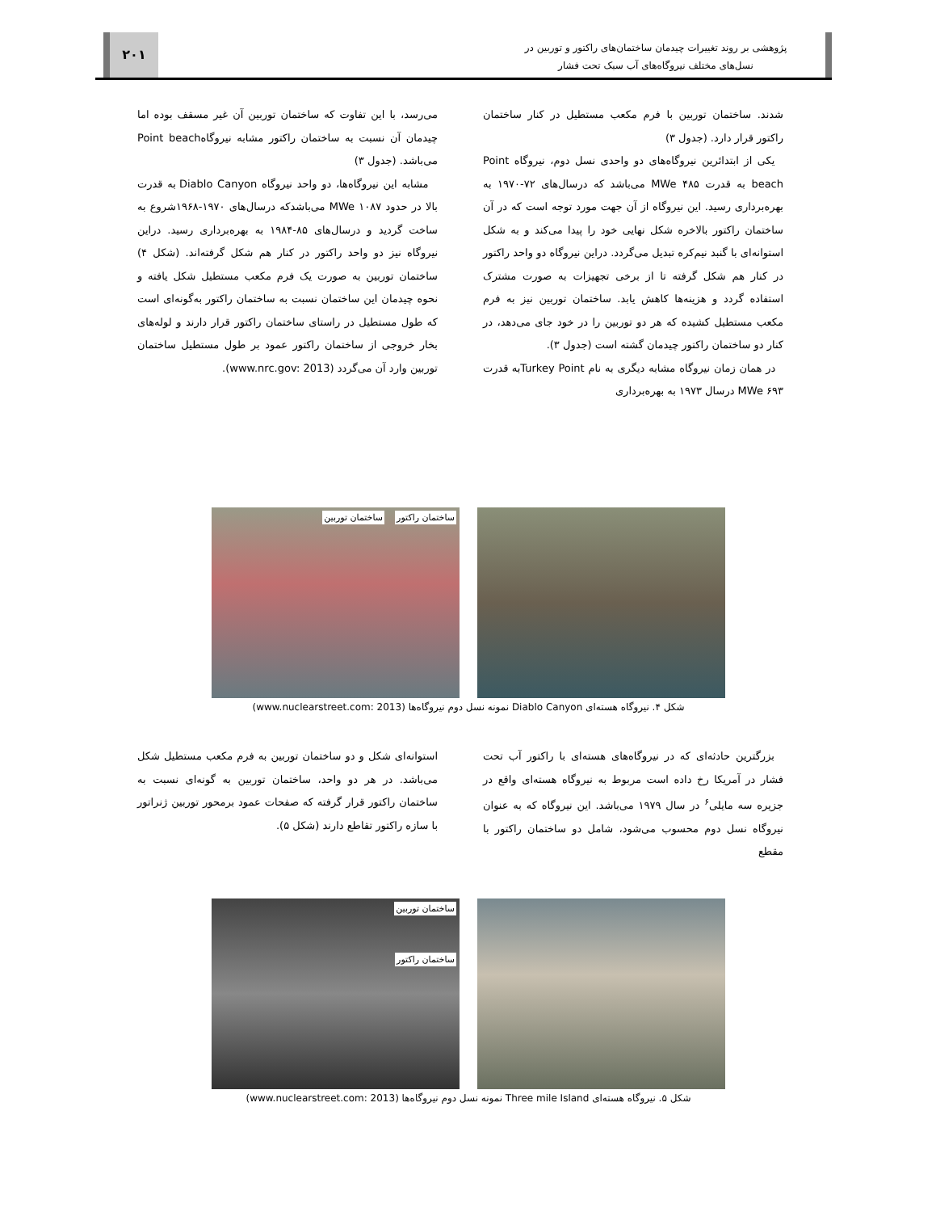پژوهشی بر روند تغییرات چیدمان ساختمان‌های راکتور و توربین در
نسل‌های مختلف نیروگاه‌های آب سبک تحت فشار
۲۰۱
شدند. ساختمان توربین با فرم مکعب مستطیل در کنار ساختمان راکتور قرار دارد. (جدول ۳)
یکی از ابتدائرین نیروگاه‌های دو واحدی نسل دوم، نیروگاه Point beach به قدرت MWe ۴۸۵ می‌باشد که درسال‌های ۷۲-۱۹۷۰ به بهره‌برداری رسید. این نیروگاه از آن جهت مورد توجه است که در آن ساختمان راکتور بالاخره شکل نهایی خود را پیدا می‌کند و به شکل استوانه‌ای با گنبد نیم‌کره تبدیل می‌گردد. دراین نیروگاه دو واحد راکتور در کنار هم شکل گرفته تا از برخی تجهیزات به صورت مشترک استفاده گردد و هزینه‌ها کاهش یابد. ساختمان توربین نیز به فرم مکعب مستطیل کشیده که هر دو توربین را در خود جای می‌دهد، در کنار دو ساختمان راکتور چیدمان گشته است (جدول ۳).
در همان زمان نیروگاه مشابه دیگری به نام Turkey Pointبه قدرت MWe ۶۹۳ درسال ۱۹۷۳ به بهره‌برداری
می‌رسد، با این تفاوت که ساختمان توربین آن غیر مسقف بوده اما چیدمان آن نسبت به ساختمان راکتور مشابه نیروگاهPoint beach می‌باشد. (جدول ۳)
مشابه این نیروگاه‌ها، دو واحد نیروگاه Diablo Canyon به قدرت بالا در حدود MWe ۱۰۸۷ می‌باشدکه درسال‌های ۱۹۷۰-۱۹۶۸شروع به ساخت گردید و درسال‌های ۸۵-۱۹۸۴ به بهره‌برداری رسید. دراین نیروگاه نیز دو واحد راکتور در کنار هم شکل گرفته‌اند. (شکل ۴) ساختمان توربین به صورت یک فرم مکعب مستطیل شکل یافته و نحوه چیدمان این ساختمان نسبت به ساختمان راکتور به‌گونه‌ای است که طول مستطیل در راستای ساختمان راکتور قرار دارند و لوله‌های بخار خروجی از ساختمان راکتور عمود بر طول مستطیل ساختمان توربین وارد آن می‌گردد (www.nrc.gov: 2013).
ساختمان راکتور ساختمان توربین
شکل ۴. نیروگاه هسته‌ای Diablo Canyon نمونه نسل دوم نیروگاه‌ها (www.nuclearstreet.com: 2013)
بزرگترین حادثه‌ای که در نیروگاه‌های هسته‌ای با راکتور آب تحت فشار در آمریکا رخ داده است مربوط به نیروگاه هسته‌ای واقع در جزیره سه مایلی<sup>۶</sup> در سال ۱۹۷۹ می‌باشد. این نیروگاه که به عنوان نیروگاه نسل دوم محسوب می‌شود، شامل دو ساختمان راکتور با مقطع
استوانه‌ای شکل و دو ساختمان توربین به فرم مکعب مستطیل شکل می‌باشد. در هر دو واحد، ساختمان توربین به گونه‌ای نسبت به ساختمان راکتور قرار گرفته که صفحات عمود برمحور توربین ژنراتور با سازه راکتور تقاطع دارند (شکل ۵).
ساختمان توربین
ساختمان راکتور
شکل ۵. نیروگاه هسته‌ای Three mile Island نمونه نسل دوم نیروگاه‌ها (www.nuclearstreet.com: 2013)